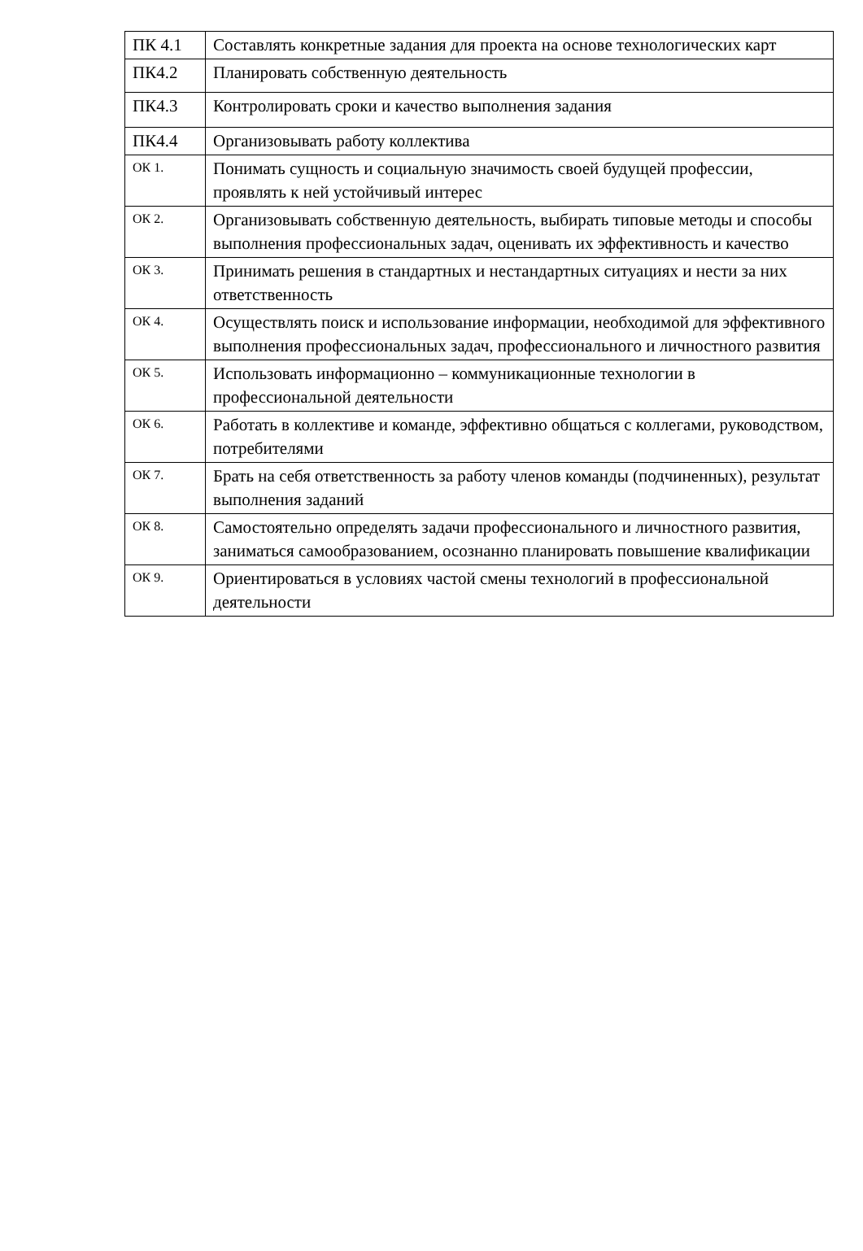| ПК 4.1 | Составлять конкретные задания для проекта на основе технологических карт |
| ПК4.2 | Планировать собственную деятельность |
| ПК4.3 | Контролировать сроки и качество выполнения задания |
| ПК4.4 | Организовывать работу коллектива |
| ОК 1. | Понимать сущность и социальную значимость своей будущей профессии, проявлять к ней устойчивый интерес |
| ОК 2. | Организовывать собственную деятельность, выбирать типовые методы и способы выполнения профессиональных задач, оценивать их эффективность и качество |
| ОК 3. | Принимать решения в стандартных и нестандартных ситуациях и нести за них ответственность |
| ОК 4. | Осуществлять поиск и использование информации, необходимой для эффективного выполнения профессиональных задач, профессионального и личностного развития |
| ОК 5. | Использовать информационно – коммуникационные технологии в профессиональной деятельности |
| ОК 6. | Работать в коллективе и команде, эффективно общаться с коллегами, руководством, потребителями |
| ОК 7. | Брать на себя ответственность за работу членов команды (подчиненных), результат выполнения заданий |
| ОК 8. | Самостоятельно определять задачи профессионального и личностного развития, заниматься самообразованием, осознанно планировать повышение квалификации |
| ОК 9. | Ориентироваться в условиях частой смены технологий в профессиональной деятельности |